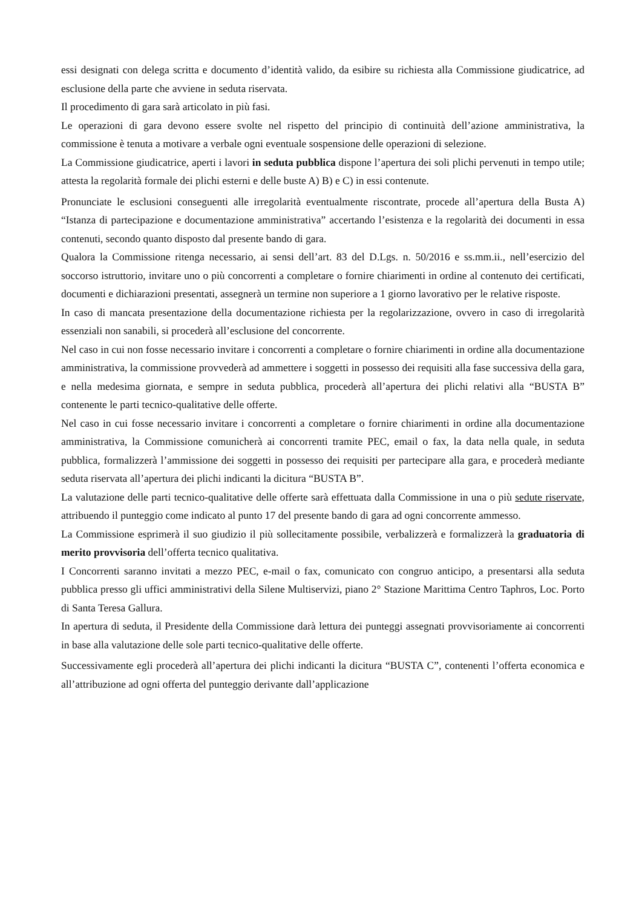essi designati con delega scritta e documento d’identità valido, da esibire su richiesta alla Commissione giudicatrice, ad esclusione della parte che avviene in seduta riservata.
Il procedimento di gara sarà articolato in più fasi.
Le operazioni di gara devono essere svolte nel rispetto del principio di continuità dell’azione amministrativa, la commissione è tenuta a motivare a verbale ogni eventuale sospensione delle operazioni di selezione.
La Commissione giudicatrice, aperti i lavori in seduta pubblica dispone l’apertura dei soli plichi pervenuti in tempo utile; attesta la regolarità formale dei plichi esterni e delle buste A) B) e C) in essi contenute.
Pronunciate le esclusioni conseguenti alle irregolarità eventualmente riscontrate, procede all’apertura della Busta A) “Istanza di partecipazione e documentazione amministrativa” accertando l’esistenza e la regolarità dei documenti in essa contenuti, secondo quanto disposto dal presente bando di gara.
Qualora la Commissione ritenga necessario, ai sensi dell’art. 83 del D.Lgs. n. 50/2016 e ss.mm.ii., nell’esercizio del soccorso istruttorio, invitare uno o più concorrenti a completare o fornire chiarimenti in ordine al contenuto dei certificati, documenti e dichiarazioni presentati, assegnerà un termine non superiore a 1 giorno lavorativo per le relative risposte.
In caso di mancata presentazione della documentazione richiesta per la regolarizzazione, ovvero in caso di irregolarità essenziali non sanabili, si procederà all’esclusione del concorrente.
Nel caso in cui non fosse necessario invitare i concorrenti a completare o fornire chiarimenti in ordine alla documentazione amministrativa, la commissione provvederà ad ammettere i soggetti in possesso dei requisiti alla fase successiva della gara, e nella medesima giornata, e sempre in seduta pubblica, procederà all’apertura dei plichi relativi alla “BUSTA B” contenente le parti tecnico-qualitative delle offerte.
Nel caso in cui fosse necessario invitare i concorrenti a completare o fornire chiarimenti in ordine alla documentazione amministrativa, la Commissione comunicherà ai concorrenti tramite PEC, email o fax, la data nella quale, in seduta pubblica, formalizzerà l’ammissione dei soggetti in possesso dei requisiti per partecipare alla gara, e procederà mediante seduta riservata all’apertura dei plichi indicanti la dicitura “BUSTA B”.
La valutazione delle parti tecnico-qualitative delle offerte sarà effettuata dalla Commissione in una o più sedute riservate, attribuendo il punteggio come indicato al punto 17 del presente bando di gara ad ogni concorrente ammesso.
La Commissione esprimerà il suo giudizio il più sollecitamente possibile, verbalizzerà e formalizzerà la graduatoria di merito provvisoria dell’offerta tecnico qualitativa.
I Concorrenti saranno invitati a mezzo PEC, e-mail o fax, comunicato con congruo anticipo, a presentarsi alla seduta pubblica presso gli uffici amministrativi della Silene Multiservizi, piano 2° Stazione Marittima Centro Taphros, Loc. Porto di Santa Teresa Gallura.
In apertura di seduta, il Presidente della Commissione darà lettura dei punteggi assegnati provvisoriamente ai concorrenti in base alla valutazione delle sole parti tecnico-qualitative delle offerte.
Successivamente egli procederà all’apertura dei plichi indicanti la dicitura “BUSTA C”, contenenti l’offerta economica e all’attribuzione ad ogni offerta del punteggio derivante dall’applicazione